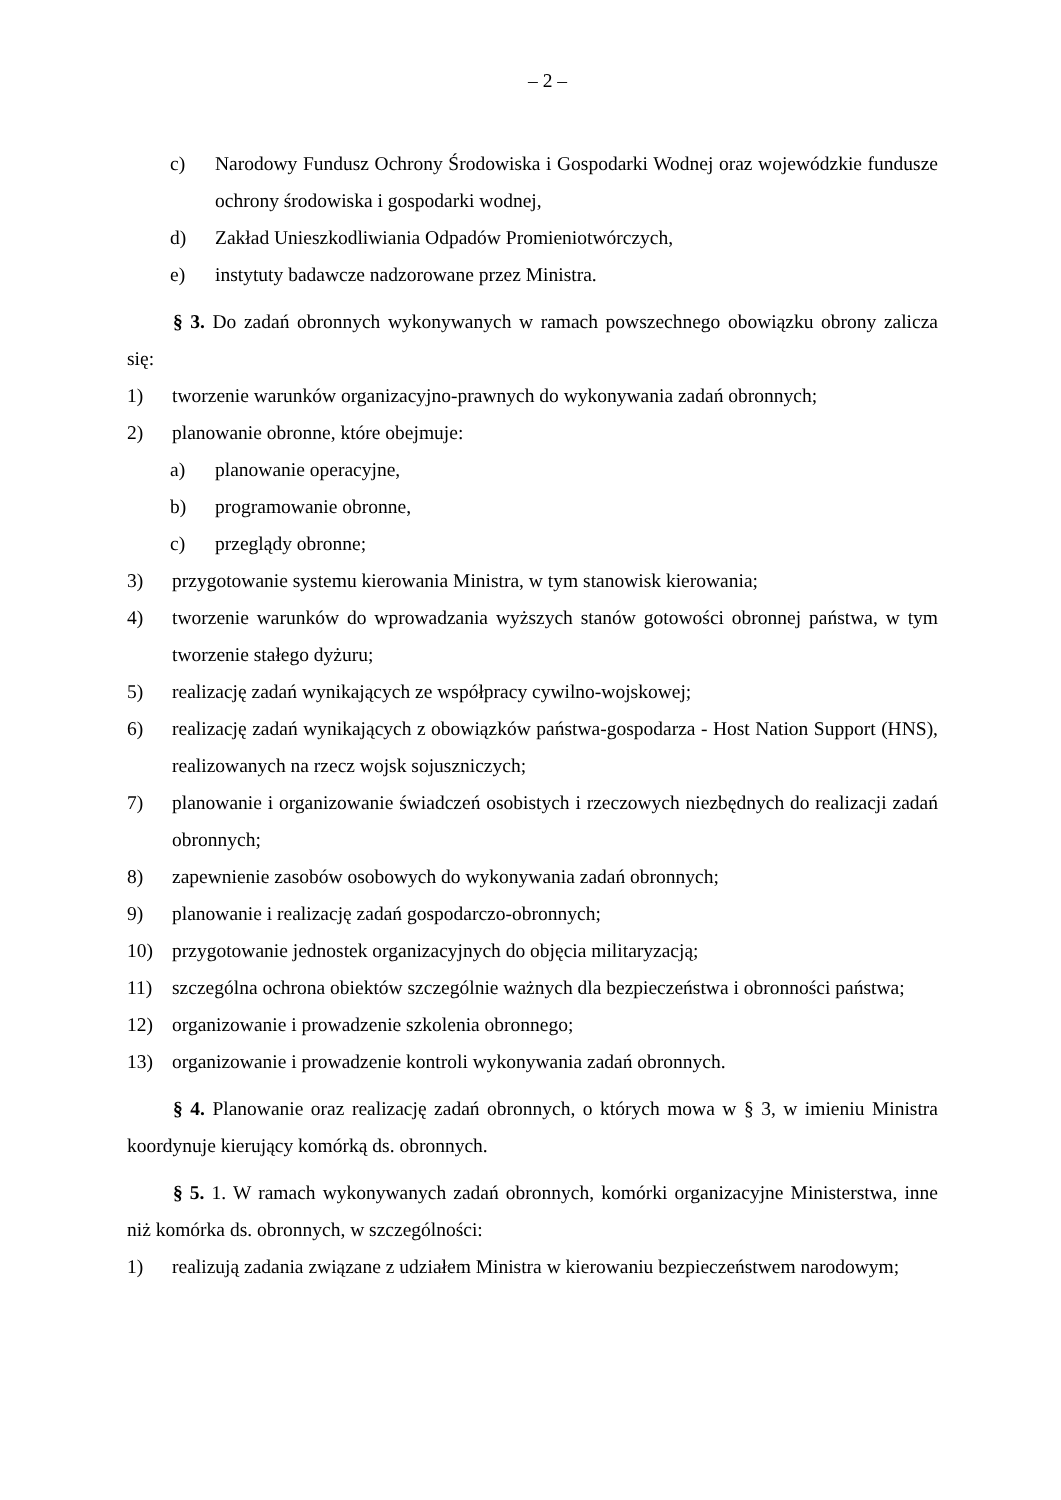– 2 –
c) Narodowy Fundusz Ochrony Środowiska i Gospodarki Wodnej oraz wojewódzkie fundusze ochrony środowiska i gospodarki wodnej,
d) Zakład Unieszkodliwiania Odpadów Promieniotwórczych,
e) instytuty badawcze nadzorowane przez Ministra.
§ 3. Do zadań obronnych wykonywanych w ramach powszechnego obowiązku obrony zalicza się:
1) tworzenie warunków organizacyjno-prawnych do wykonywania zadań obronnych;
2) planowanie obronne, które obejmuje:
a) planowanie operacyjne,
b) programowanie obronne,
c) przeglądy obronne;
3) przygotowanie systemu kierowania Ministra, w tym stanowisk kierowania;
4) tworzenie warunków do wprowadzania wyższych stanów gotowości obronnej państwa, w tym tworzenie stałego dyżuru;
5) realizację zadań wynikających ze współpracy cywilno-wojskowej;
6) realizację zadań wynikających z obowiązków państwa-gospodarza - Host Nation Support (HNS), realizowanych na rzecz wojsk sojuszniczych;
7) planowanie i organizowanie świadczeń osobistych i rzeczowych niezbędnych do realizacji zadań obronnych;
8) zapewnienie zasobów osobowych do wykonywania zadań obronnych;
9) planowanie i realizację zadań gospodarczo-obronnych;
10) przygotowanie jednostek organizacyjnych do objęcia militaryzacją;
11) szczególna ochrona obiektów szczególnie ważnych dla bezpieczeństwa i obronności państwa;
12) organizowanie i prowadzenie szkolenia obronnego;
13) organizowanie i prowadzenie kontroli wykonywania zadań obronnych.
§ 4. Planowanie oraz realizację zadań obronnych, o których mowa w § 3, w imieniu Ministra koordynuje kierujący komórką ds. obronnych.
§ 5. 1. W ramach wykonywanych zadań obronnych, komórki organizacyjne Ministerstwa, inne niż komórka ds. obronnych, w szczególności:
1) realizują zadania związane z udziałem Ministra w kierowaniu bezpieczeństwem narodowym;